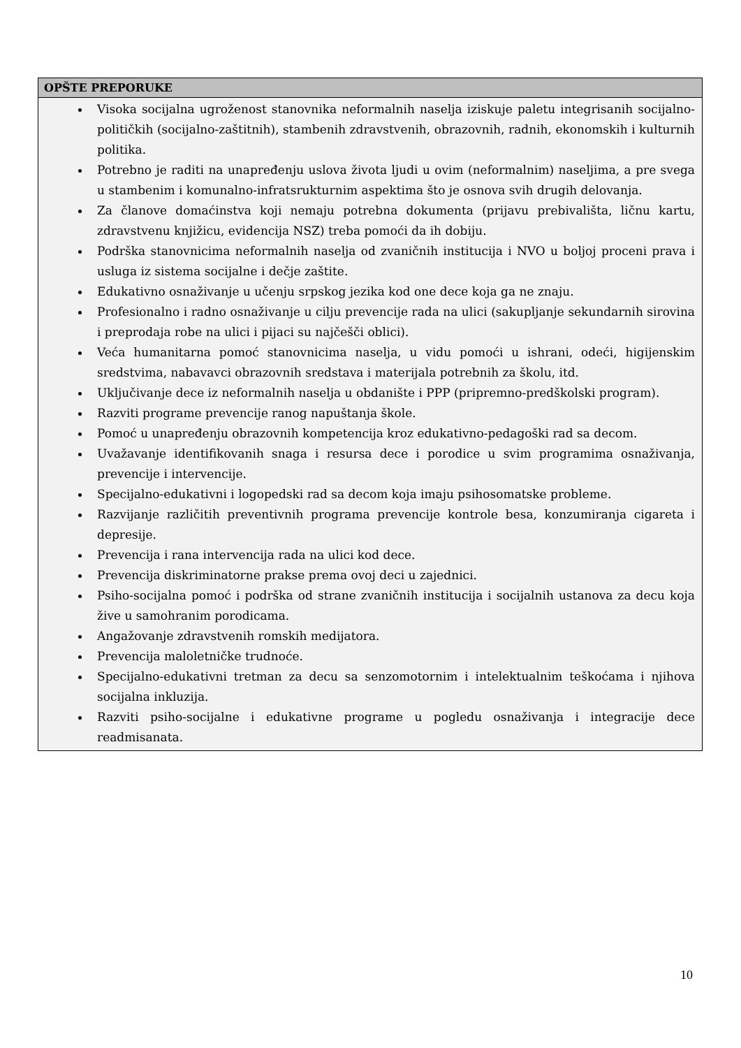| OPŠTE PREPORUKE |
| --- |
| Visoka socijalna ugroženost stanovnika neformalnih naselja iziskuje paletu integrisanih socijalno-političkih (socijalno-zaštitnih), stambenih zdravstvenih, obrazovnih, radnih, ekonomskih i kulturnih politika. Potrebno je raditi na unapređenju uslova života ljudi u ovim (neformalnim) naseljima, a pre svega u stambenim i komunalno-infratsrukturnim aspektima što je osnova svih drugih delovanja. Za članove domaćinstva koji nemaju potrebna dokumenta (prijavu prebivališta, ličnu kartu, zdravstvenu knjižicu, evidencija NSZ) treba pomoći da ih dobiju. Podrška stanovnicima neformalnih naselja od zvaničnih institucija i NVO u boljoj proceni prava i usluga iz sistema socijalne i dečje zaštite. Edukativno osnaživanje u učenju srpskog jezika kod one dece koja ga ne znaju. Profesionalno i radno osnaživanje u cilju prevencije rada na ulici (sakupljanje sekundarnih sirovina i preprodaja robe na ulici i pijaci su najčešči oblici). Veća humanitarna pomoć stanovnicima naselja, u vidu pomoći u ishrani, odeći, higijenskim sredstvima, nabavavci obrazovnih sredstava i materijala potrebnih za školu, itd. Uključivanje dece iz neformalnih naselja u obdanište i PPP (pripremno-predškolski program). Razviti programe prevencije ranog napuštanja škole. Pomoć u unapređenju obrazovnih kompetencija kroz edukativno-pedagoški rad sa decom. Uvažavanje identifikovanih snaga i resursa dece i porodice u svim programima osnaživanja, prevencije i intervencije. Specijalno-edukativni i logopedski rad sa decom koja imaju psihosomatske probleme. Razvijanje različitih preventivnih programa prevencije kontrole besa, konzumiranja cigareta i depresije. Prevencija i rana intervencija rada na ulici kod dece. Prevencija diskriminatorne prakse prema ovoj deci u zajednici. Psiho-socijalna pomoć i podrška od strane zvaničnih institucija i socijalnih ustanova za decu koja žive u samohranim porodicama. Angažovanje zdravstvenih romskih medijatora. Prevencija maloletničke trudnoće. Specijalno-edukativni tretman za decu sa senzomotornim i intelektualnim teškoćama i njihova socijalna inkluzija. Razviti psiho-socijalne i edukativne programe u pogledu osnaživanja i integracije dece readmisanata. |
10